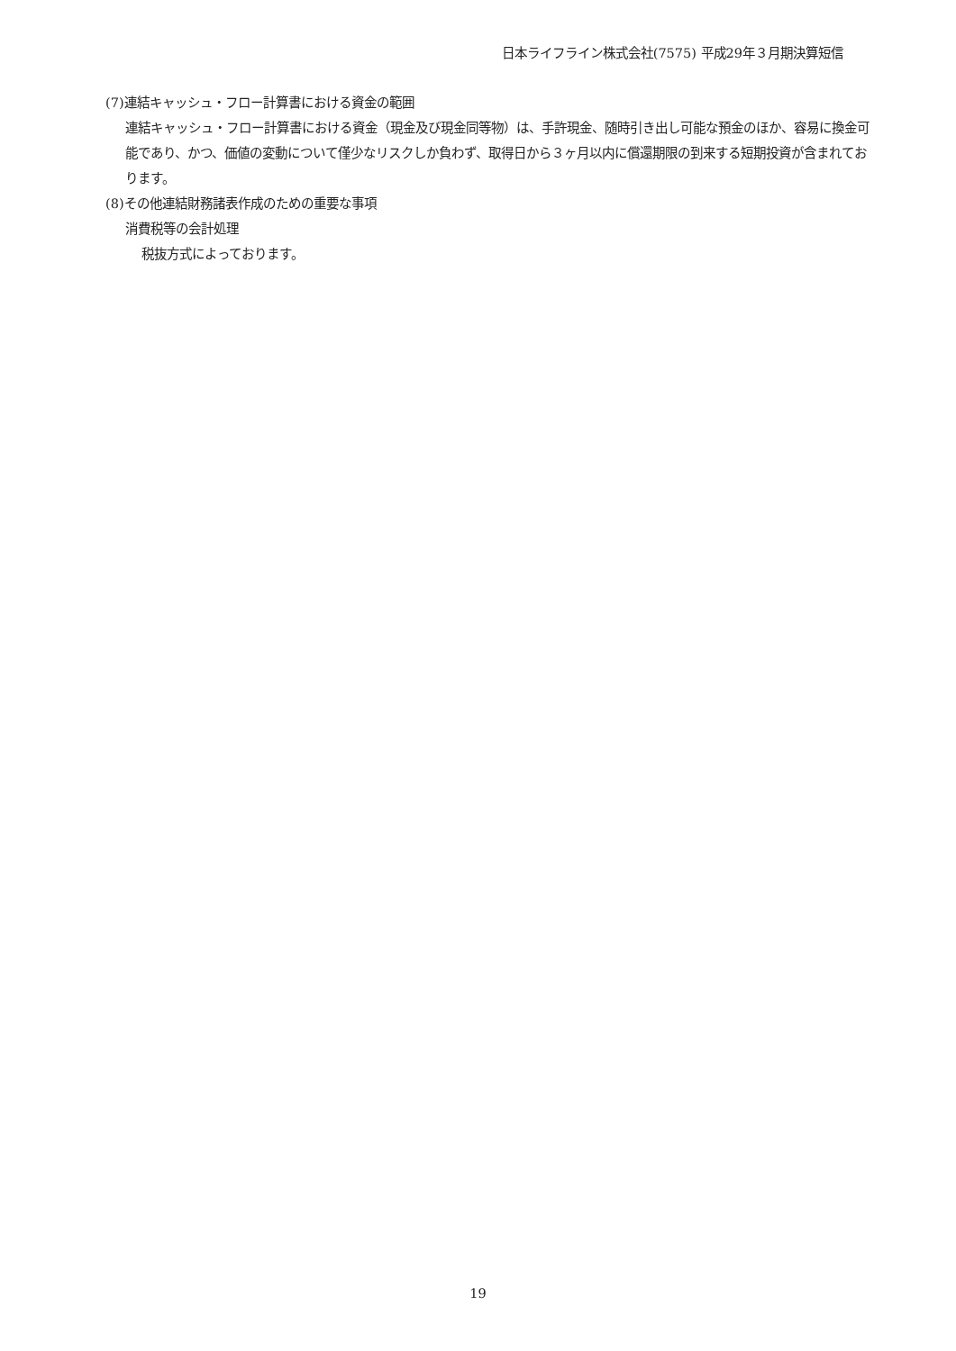日本ライフライン株式会社(7575) 平成29年３月期決算短信
(7)連結キャッシュ・フロー計算書における資金の範囲
連結キャッシュ・フロー計算書における資金（現金及び現金同等物）は、手許現金、随時引き出し可能な預金のほか、容易に換金可能であり、かつ、価値の変動について僅少なリスクしか負わず、取得日から３ヶ月以内に償還期限の到来する短期投資が含まれております。
(8)その他連結財務諸表作成のための重要な事項
消費税等の会計処理
税抜方式によっております。
19